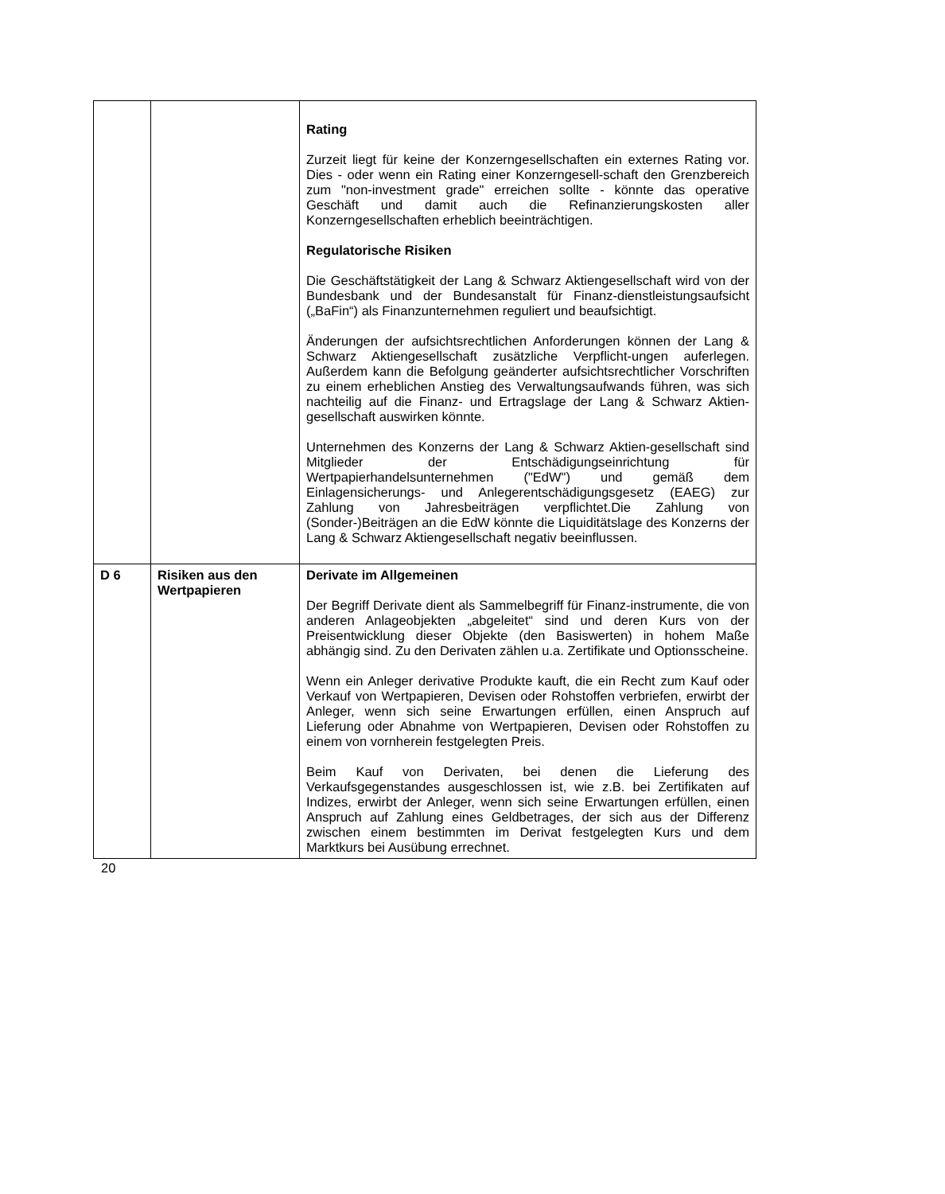| | | Rating Zurzeit liegt für keine der Konzerngesellschaften ein externes Rating vor. Dies - oder wenn ein Rating einer Konzerngesell-schaft den Grenzbereich zum "non-investment grade" erreichen sollte - könnte das operative Geschäft und damit auch die Refinanzierungskosten aller Konzerngesellschaften erheblich beeinträchtigen. Regulatorische Risiken Die Geschäftstätigkeit der Lang & Schwarz Aktiengesellschaft wird von der Bundesbank und der Bundesanstalt für Finanz-dienstleistungsaufsicht („BaFin“) als Finanzunternehmen reguliert und beaufsichtigt. Änderungen der aufsichtsrechtlichen Anforderungen können der Lang & Schwarz Aktiengesellschaft zusätzliche Verpflicht-ungen auferlegen. Außerdem kann die Befolgung geänderter aufsichtsrechtlicher Vorschriften zu einem erheblichen Anstieg des Verwaltungsaufwands führen, was sich nachteilig auf die Finanz- und Ertragslage der Lang & Schwarz Aktien-gesellschaft auswirken könnte. Unternehmen des Konzerns der Lang & Schwarz Aktien-gesellschaft sind Mitglieder der Entschädigungseinrichtung für Wertpapierhandelsunternehmen ("EdW") und gemäß dem Einlagensicherungs- und Anlegerentschädigungsgesetz (EAEG) zur Zahlung von Jahresbeiträgen verpflichtet.Die Zahlung von (Sonder-)Beiträgen an die EdW könnte die Liquiditätslage des Konzerns der Lang & Schwarz Aktiengesellschaft negativ beeinflussen. |
| D 6 | Risiken aus den Wertpapieren | Derivate im Allgemeinen Der Begriff Derivate dient als Sammelbegriff für Finanz-instrumente, die von anderen Anlageobjekten „abgeleitet“ sind und deren Kurs von der Preisentwicklung dieser Objekte (den Basiswerten) in hohem Maße abhängig sind. Zu den Derivaten zählen u.a. Zertifikate und Optionsscheine. Wenn ein Anleger derivative Produkte kauft, die ein Recht zum Kauf oder Verkauf von Wertpapieren, Devisen oder Rohstoffen verbriefen, erwirbt der Anleger, wenn sich seine Erwartungen erfüllen, einen Anspruch auf Lieferung oder Abnahme von Wertpapieren, Devisen oder Rohstoffen zu einem von vornherein festgelegten Preis. Beim Kauf von Derivaten, bei denen die Lieferung des Verkaufsgegenstandes ausgeschlossen ist, wie z.B. bei Zertifikaten auf Indizes, erwirbt der Anleger, wenn sich seine Erwartungen erfüllen, einen Anspruch auf Zahlung eines Geldbetrages, der sich aus der Differenz zwischen einem bestimmten im Derivat festgelegten Kurs und dem Marktkurs bei Ausübung errechnet. |
20